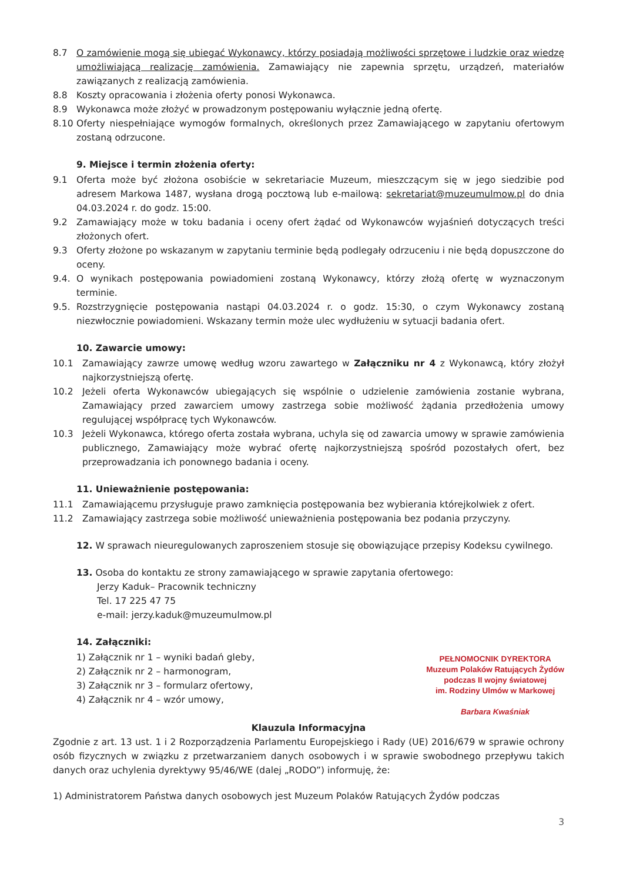8.7 O zamówienie mogą się ubiegać Wykonawcy, którzy posiadają możliwości sprzętowe i ludzkie oraz wiedzę umożliwiającą realizację zamówienia. Zamawiający nie zapewnia sprzętu, urządzeń, materiałów zawiązanych z realizacją zamówienia.
8.8 Koszty opracowania i złożenia oferty ponosi Wykonawca.
8.9 Wykonawca może złożyć w prowadzonym postępowaniu wyłącznie jedną ofertę.
8.10 Oferty niespełniające wymogów formalnych, określonych przez Zamawiającego w zapytaniu ofertowym zostaną odrzucone.
9. Miejsce i termin złożenia oferty:
9.1 Oferta może być złożona osobiście w sekretariacie Muzeum, mieszczącym się w jego siedzibie pod adresem Markowa 1487, wysłana drogą pocztową lub e-mailową: sekretariat@muzeumulmow.pl do dnia 04.03.2024 r. do godz. 15:00.
9.2 Zamawiający może w toku badania i oceny ofert żądać od Wykonawców wyjaśnień dotyczących treści złożonych ofert.
9.3 Oferty złożone po wskazanym w zapytaniu terminie będą podlegały odrzuceniu i nie będą dopuszczone do oceny.
9.4. O wynikach postępowania powiadomieni zostaną Wykonawcy, którzy złożą ofertę w wyznaczonym terminie.
9.5. Rozstrzygnięcie postępowania nastąpi 04.03.2024 r. o godz. 15:30, o czym Wykonawcy zostaną niezwłocznie powiadomieni. Wskazany termin może ulec wydłużeniu w sytuacji badania ofert.
10. Zawarcie umowy:
10.1 Zamawiający zawrze umowę według wzoru zawartego w Załączniku nr 4 z Wykonawcą, który złożył najkorzystniejszą ofertę.
10.2 Jeżeli oferta Wykonawców ubiegających się wspólnie o udzielenie zamówienia zostanie wybrana, Zamawiający przed zawarciem umowy zastrzega sobie możliwość żądania przedłożenia umowy regulującej współpracę tych Wykonawców.
10.3 Jeżeli Wykonawca, którego oferta została wybrana, uchyla się od zawarcia umowy w sprawie zamówienia publicznego, Zamawiający może wybrać ofertę najkorzystniejszą spośród pozostałych ofert, bez przeprowadzania ich ponownego badania i oceny.
11. Unieważnienie postępowania:
11.1 Zamawiającemu przysługuje prawo zamknięcia postępowania bez wybierania którejkolwiek z ofert.
11.2 Zamawiający zastrzega sobie możliwość unieważnienia postępowania bez podania przyczyny.
12. W sprawach nieuregulowanych zaproszeniem stosuje się obowiązujące przepisy Kodeksu cywilnego.
13. Osoba do kontaktu ze strony zamawiającego w sprawie zapytania ofertowego:
Jerzy Kaduk– Pracownik techniczny
Tel. 17 225 47 75
e-mail: jerzy.kaduk@muzeumulmow.pl
14. Załączniki:
1) Załącznik nr 1 – wyniki badań gleby,
2) Załącznik nr 2 – harmonogram,
3) Załącznik nr 3 – formularz ofertowy,
4) Załącznik nr 4 – wzór umowy,
PEŁNOMOCNIK DYREKTORA
Muzeum Polaków Ratujących Żydów
podczas II wojny światowej
im. Rodziny Ulmów w Markowej
Barbara Kwaśniak
Klauzula Informacyjna
Zgodnie z art. 13 ust. 1 i 2 Rozporządzenia Parlamentu Europejskiego i Rady (UE) 2016/679 w sprawie ochrony osób fizycznych w związku z przetwarzaniem danych osobowych i w sprawie swobodnego przepływu takich danych oraz uchylenia dyrektywy 95/46/WE (dalej „RODO”) informuję, że:
1) Administratorem Państwa danych osobowych jest Muzeum Polaków Ratujących Żydów podczas
3